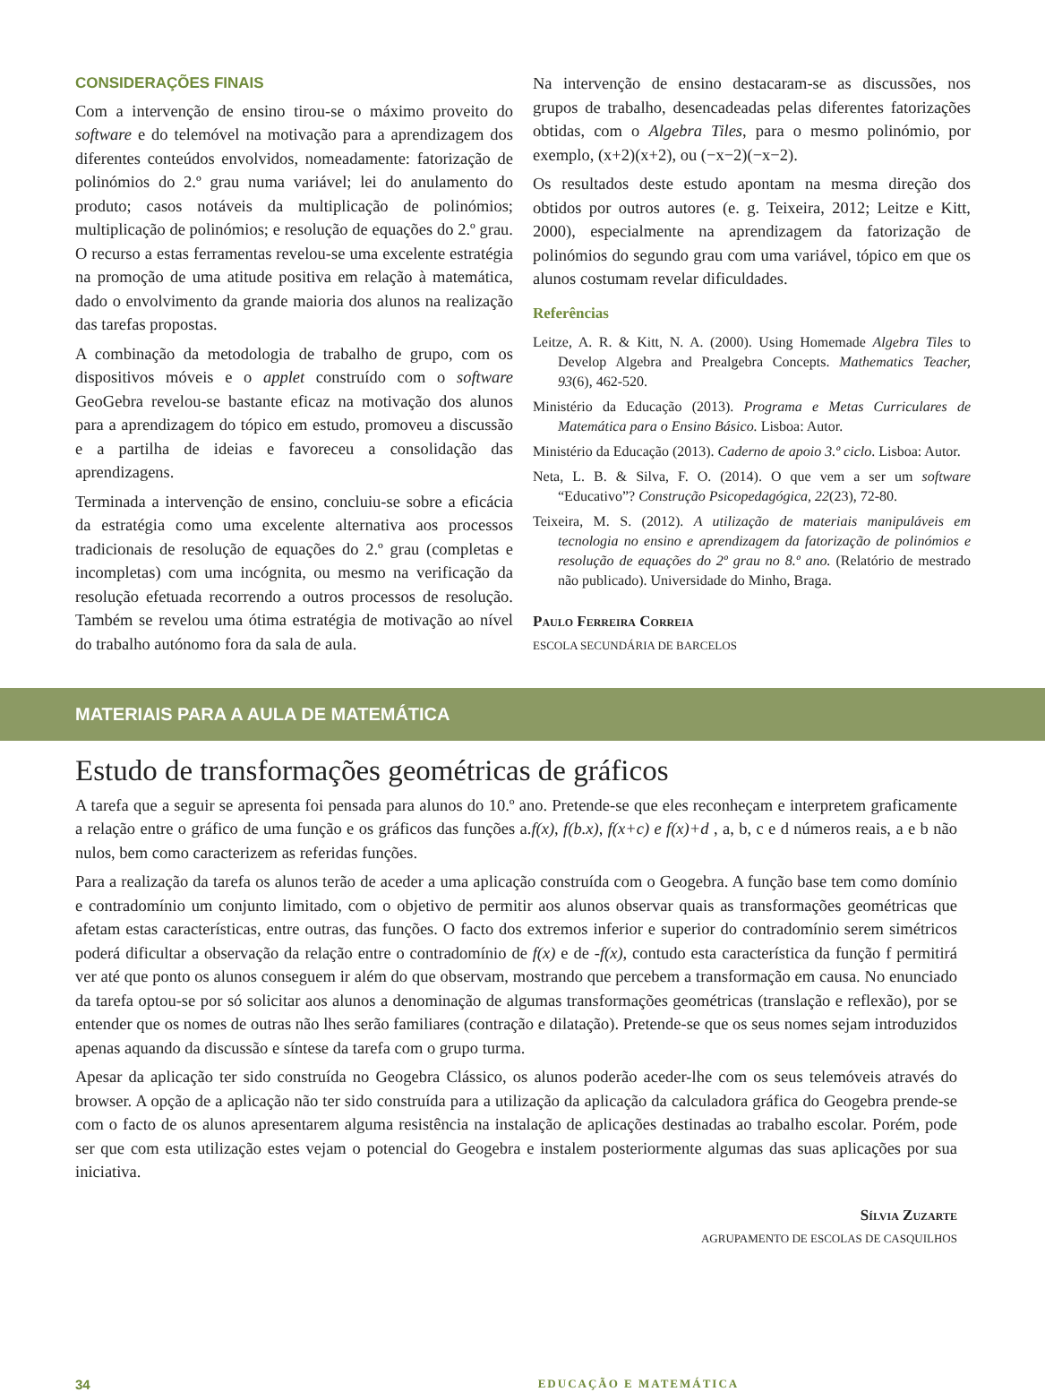CONSIDERAÇÕES FINAIS
Com a intervenção de ensino tirou-se o máximo proveito do software e do telemóvel na motivação para a aprendizagem dos diferentes conteúdos envolvidos, nomeadamente: fatorização de polinómios do 2.º grau numa variável; lei do anulamento do produto; casos notáveis da multiplicação de polinómios; multiplicação de polinómios; e resolução de equações do 2.º grau. O recurso a estas ferramentas revelou-se uma excelente estratégia na promoção de uma atitude positiva em relação à matemática, dado o envolvimento da grande maioria dos alunos na realização das tarefas propostas.
A combinação da metodologia de trabalho de grupo, com os dispositivos móveis e o applet construído com o software GeoGebra revelou-se bastante eficaz na motivação dos alunos para a aprendizagem do tópico em estudo, promoveu a discussão e a partilha de ideias e favoreceu a consolidação das aprendizagens.
Terminada a intervenção de ensino, concluiu-se sobre a eficácia da estratégia como uma excelente alternativa aos processos tradicionais de resolução de equações do 2.º grau (completas e incompletas) com uma incógnita, ou mesmo na verificação da resolução efetuada recorrendo a outros processos de resolução. Também se revelou uma ótima estratégia de motivação ao nível do trabalho autónomo fora da sala de aula.
Na intervenção de ensino destacaram-se as discussões, nos grupos de trabalho, desencadeadas pelas diferentes fatorizações obtidas, com o Algebra Tiles, para o mesmo polinómio, por exemplo, (x+2)(x+2), ou (−x−2)(−x−2).
Os resultados deste estudo apontam na mesma direção dos obtidos por outros autores (e. g. Teixeira, 2012; Leitze e Kitt, 2000), especialmente na aprendizagem da fatorização de polinómios do segundo grau com uma variável, tópico em que os alunos costumam revelar dificuldades.
Referências
Leitze, A. R. & Kitt, N. A. (2000). Using Homemade Algebra Tiles to Develop Algebra and Prealgebra Concepts. Mathematics Teacher, 93(6), 462-520.
Ministério da Educação (2013). Programa e Metas Curriculares de Matemática para o Ensino Básico. Lisboa: Autor.
Ministério da Educação (2013). Caderno de apoio 3.º ciclo. Lisboa: Autor.
Neta, L. B. & Silva, F. O. (2014). O que vem a ser um software “Educativo”? Construção Psicopedagógica, 22(23), 72-80.
Teixeira, M. S. (2012). A utilização de materiais manipuláveis em tecnologia no ensino e aprendizagem da fatorização de polinómios e resolução de equações do 2º grau no 8.º ano. (Relatório de mestrado não publicado). Universidade do Minho, Braga.
Paulo Ferreira Correia
ESCOLA SECUNDÁRIA DE BARCELOS
MATERIAIS PARA A AULA DE MATEMÁTICA
Estudo de transformações geométricas de gráficos
A tarefa que a seguir se apresenta foi pensada para alunos do 10.º ano. Pretende-se que eles reconheçam e interpretem graficamente a relação entre o gráfico de uma função e os gráficos das funções a.f(x), f(b.x), f(x+c) e f(x)+d , a, b, c e d números reais, a e b não nulos, bem como caracterizem as referidas funções.
Para a realização da tarefa os alunos terão de aceder a uma aplicação construída com o Geogebra. A função base tem como domínio e contradomínio um conjunto limitado, com o objetivo de permitir aos alunos observar quais as transformações geométricas que afetam estas características, entre outras, das funções. O facto dos extremos inferior e superior do contradomínio serem simétricos poderá dificultar a observação da relação entre o contradomínio de f(x) e de -f(x), contudo esta característica da função f permitirá ver até que ponto os alunos conseguem ir além do que observam, mostrando que percebem a transformação em causa. No enunciado da tarefa optou-se por só solicitar aos alunos a denominação de algumas transformações geométricas (translação e reflexão), por se entender que os nomes de outras não lhes serão familiares (contração e dilatação). Pretende-se que os seus nomes sejam introduzidos apenas aquando da discussão e síntese da tarefa com o grupo turma.
Apesar da aplicação ter sido construída no Geogebra Clássico, os alunos poderão aceder-lhe com os seus telemóveis através do browser. A opção de a aplicação não ter sido construída para a utilização da aplicação da calculadora gráfica do Geogebra prende-se com o facto de os alunos apresentarem alguma resistência na instalação de aplicações destinadas ao trabalho escolar. Porém, pode ser que com esta utilização estes vejam o potencial do Geogebra e instalem posteriormente algumas das suas aplicações por sua iniciativa.
Sílvia Zuzarte
AGRUPAMENTO DE ESCOLAS DE CASQUILHOS
34 EDUCAÇÃO E MATEMÁTICA